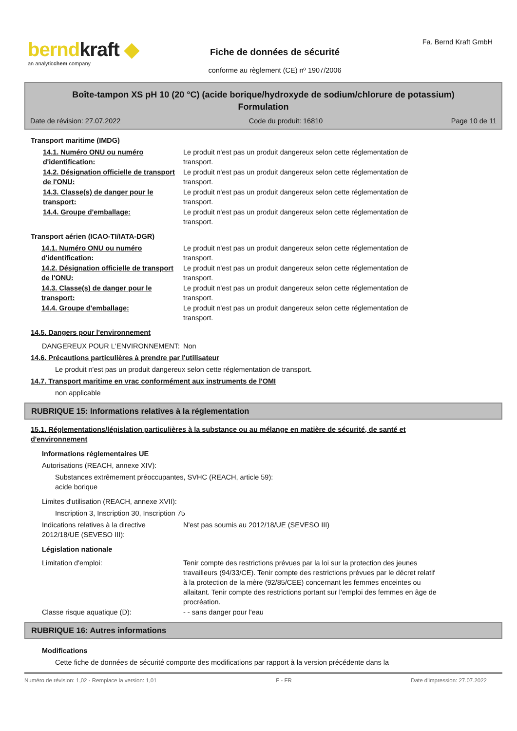berndkraft ◆
an analyticchem company
Fiche de données de sécurité
conforme au règlement (CE) nº 1907/2006
Fa. Bernd Kraft GmbH
Boîte-tampon XS pH 10 (20 °C) (acide borique/hydroxyde de sodium/chlorure de potassium)
Formulation
Date de révision: 27.07.2022 Code du produit: 16810 Page 10 de 11
Transport maritime (IMDG)
14.1. Numéro ONU ou numéro d'identification:
Le produit n'est pas un produit dangereux selon cette réglementation de transport.
14.2. Désignation officielle de transport de l'ONU:
Le produit n'est pas un produit dangereux selon cette réglementation de transport.
14.3. Classe(s) de danger pour le transport:
Le produit n'est pas un produit dangereux selon cette réglementation de transport.
14.4. Groupe d'emballage: Le produit n'est pas un produit dangereux selon cette réglementation de transport.
Transport aérien (ICAO-TI/IATA-DGR)
14.1. Numéro ONU ou numéro d'identification:
Le produit n'est pas un produit dangereux selon cette réglementation de transport.
14.2. Désignation officielle de transport de l'ONU:
Le produit n'est pas un produit dangereux selon cette réglementation de transport.
14.3. Classe(s) de danger pour le transport:
Le produit n'est pas un produit dangereux selon cette réglementation de transport.
14.4. Groupe d'emballage: Le produit n'est pas un produit dangereux selon cette réglementation de transport.
14.5. Dangers pour l'environnement
DANGEREUX POUR L‘ENVIRONNEMENT: Non
14.6. Précautions particulières à prendre par l'utilisateur
Le produit n'est pas un produit dangereux selon cette réglementation de transport.
14.7. Transport maritime en vrac conformément aux instruments de l'OMI
non applicable
RUBRIQUE 15: Informations relatives à la réglementation
15.1. Réglementations/législation particulières à la substance ou au mélange en matière de sécurité, de santé et d'environnement
Informations réglementaires UE
Autorisations (REACH, annexe XIV):
Substances extrêmement préoccupantes, SVHC (REACH, article 59):
acide borique
Limites d'utilisation (REACH, annexe XVII):
Inscription 3, Inscription 30, Inscription 75
Indications relatives à la directive 2012/18/UE (SEVESO III):
N'est pas soumis au 2012/18/UE (SEVESO III)
Législation nationale
Limitation d'emploi: Tenir compte des restrictions prévues par la loi sur la protection des jeunes travailleurs (94/33/CE). Tenir compte des restrictions prévues par le décret relatif à la protection de la mère (92/85/CEE) concernant les femmes enceintes ou allaitant. Tenir compte des restrictions portant sur l'emploi des femmes en âge de procréation.
Classe risque aquatique (D): - - sans danger pour l'eau
RUBRIQUE 16: Autres informations
Modifications
Cette fiche de données de sécurité comporte des modifications par rapport à la version précédente dans la
Numéro de révision: 1,02 - Remplace la version: 1,01 F - FR Date d'impression: 27.07.2022